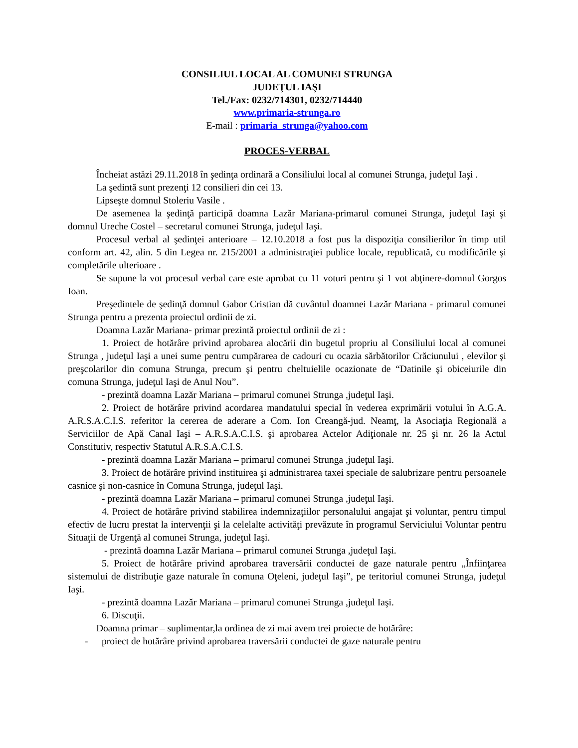CONSILIUL LOCAL AL COMUNEI STRUNGA
JUDEŢUL IAŞI
Tel./Fax: 0232/714301, 0232/714440
www.primaria-strunga.ro
E-mail : primaria_strunga@yahoo.com
PROCES-VERBAL
Încheiat astăzi 29.11.2018 în şedinţa ordinară a Consiliului local al comunei Strunga, judeţul Iaşi .
La şedintă sunt prezenţi 12 consilieri din cei 13.
Lipseşte domnul Stoleriu Vasile .
De asemenea la şedinţă participă doamna Lazăr Mariana-primarul comunei Strunga, judeţul Iaşi şi domnul Ureche Costel – secretarul comunei Strunga, judeţul Iaşi.
Procesul verbal al şedinţei anterioare – 12.10.2018 a fost pus la dispoziţia consilierilor în timp util conform art. 42, alin. 5 din Legea nr. 215/2001 a administraţiei publice locale, republicată, cu modificările şi completările ulterioare .
Se supune la vot procesul verbal care este aprobat cu 11 voturi pentru şi 1 vot abţinere-domnul Gorgos Ioan.
Preşedintele de şedinţă domnul Gabor Cristian dă cuvântul doamnei Lazăr Mariana - primarul comunei Strunga pentru a prezenta proiectul ordinii de zi.
Doamna Lazăr Mariana- primar prezintă proiectul ordinii de zi :
1. Proiect de hotărâre privind aprobarea alocării din bugetul propriu al Consiliului local al comunei Strunga , judeţul Iaşi a unei sume pentru cumpărarea de cadouri cu ocazia sărbătorilor Crăciunului , elevilor şi preşcolarilor din comuna Strunga, precum şi pentru cheltuielile ocazionate de “Datinile şi obiceiurile din comuna Strunga, judeţul Iaşi de Anul Nou”.
- prezintă doamna Lazăr Mariana – primarul comunei Strunga ,judeţul Iaşi.
2. Proiect de hotărâre privind acordarea mandatului special în vederea exprimării votului în A.G.A. A.R.S.A.C.I.S. referitor la cererea de aderare a Com. Ion Creangă-jud. Neamţ, la Asociaţia Regională a Serviciilor de Apă Canal Iaşi – A.R.S.A.C.I.S. şi aprobarea Actelor Adiţionale nr. 25 şi nr. 26 la Actul Constitutiv, respectiv Statutul A.R.S.A.C.I.S.
- prezintă doamna Lazăr Mariana – primarul comunei Strunga ,judeţul Iaşi.
3. Proiect de hotărâre privind instituirea şi administrarea taxei speciale de salubrizare pentru persoanele casnice şi non-casnice în Comuna Strunga, judeţul Iaşi.
- prezintă doamna Lazăr Mariana – primarul comunei Strunga ,judeţul Iaşi.
4. Proiect de hotărâre privind stabilirea indemnizaţiilor personalului angajat şi voluntar, pentru timpul efectiv de lucru prestat la intervenţii şi la celelalte activităţi prevăzute în programul Serviciului Voluntar pentru Situaţii de Urgenţă al comunei Strunga, judeţul Iaşi.
- prezintă doamna Lazăr Mariana – primarul comunei Strunga ,judeţul Iaşi.
5. Proiect de hotărâre privind aprobarea traversării conductei de gaze naturale pentru „Înfiinţarea sistemului de distribuţie gaze naturale în comuna Oţeleni, judeţul Iaşi”, pe teritoriul comunei Strunga, judeţul Iaşi.
- prezintă doamna Lazăr Mariana – primarul comunei Strunga ,judeţul Iaşi.
6. Discuţii.
Doamna primar – suplimentar,la ordinea de zi mai avem trei proiecte de hotărâre:
- proiect de hotărâre privind aprobarea traversării conductei de gaze naturale pentru